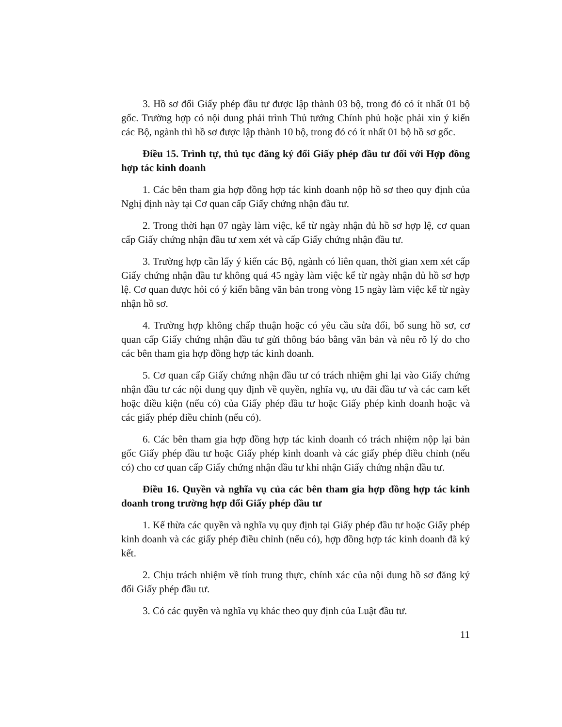3. Hồ sơ đổi Giấy phép đầu tư được lập thành 03 bộ, trong đó có ít nhất 01 bộ gốc. Trường hợp có nội dung phải trình Thủ tướng Chính phủ hoặc phải xin ý kiến các Bộ, ngành thì hồ sơ được lập thành 10 bộ, trong đó có ít nhất 01 bộ hồ sơ gốc.
Điều 15. Trình tự, thủ tục đăng ký đổi Giấy phép đầu tư đối với Hợp đồng hợp tác kinh doanh
1. Các bên tham gia hợp đồng hợp tác kinh doanh nộp hồ sơ theo quy định của Nghị định này tại Cơ quan cấp Giấy chứng nhận đầu tư.
2. Trong thời hạn 07 ngày làm việc, kể từ ngày nhận đủ hồ sơ hợp lệ, cơ quan cấp Giấy chứng nhận đầu tư xem xét và cấp Giấy chứng nhận đầu tư.
3. Trường hợp cần lấy ý kiến các Bộ, ngành có liên quan, thời gian xem xét cấp Giấy chứng nhận đầu tư không quá 45 ngày làm việc kể từ ngày nhận đủ hồ sơ hợp lệ. Cơ quan được hỏi có ý kiến bằng văn bản trong vòng 15 ngày làm việc kể từ ngày nhận hồ sơ.
4. Trường hợp không chấp thuận hoặc có yêu cầu sửa đổi, bổ sung hồ sơ, cơ quan cấp Giấy chứng nhận đầu tư gửi thông báo bằng văn bản và nêu rõ lý do cho các bên tham gia hợp đồng hợp tác kinh doanh.
5. Cơ quan cấp Giấy chứng nhận đầu tư có trách nhiệm ghi lại vào Giấy chứng nhận đầu tư các nội dung quy định về quyền, nghĩa vụ, ưu đãi đầu tư và các cam kết hoặc điều kiện (nếu có) của Giấy phép đầu tư hoặc Giấy phép kinh doanh hoặc và các giấy phép điều chỉnh (nếu có).
6. Các bên tham gia hợp đồng hợp tác kinh doanh có trách nhiệm nộp lại bản gốc Giấy phép đầu tư hoặc Giấy phép kinh doanh và các giấy phép điều chỉnh (nếu có) cho cơ quan cấp Giấy chứng nhận đầu tư khi nhận Giấy chứng nhận đầu tư.
Điều 16. Quyền và nghĩa vụ của các bên tham gia hợp đồng hợp tác kinh doanh trong trường hợp đổi Giấy phép đầu tư
1. Kế thừa các quyền và nghĩa vụ quy định tại Giấy phép đầu tư hoặc Giấy phép kinh doanh và các giấy phép điều chỉnh (nếu có), hợp đồng hợp tác kinh doanh đã ký kết.
2. Chịu trách nhiệm về tính trung thực, chính xác của nội dung hồ sơ đăng ký đổi Giấy phép đầu tư.
3. Có các quyền và nghĩa vụ khác theo quy định của Luật đầu tư.
11